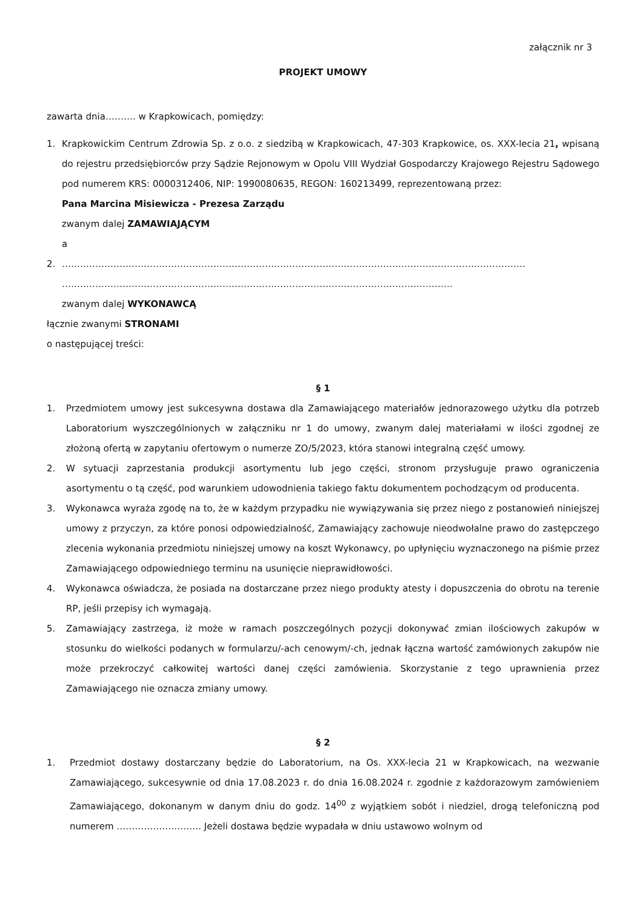załącznik nr 3
PROJEKT UMOWY
zawarta dnia………. w Krapkowicach, pomiędzy:
1. Krapkowickim Centrum Zdrowia Sp. z o.o. z siedzibą w Krapkowicach, 47-303 Krapkowice, os. XXX-lecia 21, wpisaną do rejestru przedsiębiorców przy Sądzie Rejonowym w Opolu VIII Wydział Gospodarczy Krajowego Rejestru Sądowego pod numerem KRS: 0000312406, NIP: 1990080635, REGON: 160213499, reprezentowaną przez:
Pana Marcina Misiewicza - Prezesa Zarządu
zwanym dalej ZAMAWIAJĄCYM
a
2. ………………………………………………………………………………………………………………………………………
…………………………………………………………………………………………………………………
zwanym dalej WYKONAWCĄ
łącznie zwanymi STRONAMI
o następującej treści:
§ 1
1. Przedmiotem umowy jest sukcesywna dostawa dla Zamawiającego materiałów jednorazowego użytku dla potrzeb Laboratorium wyszczególnionych w załączniku nr 1 do umowy, zwanym dalej materiałami w ilości zgodnej ze złożoną ofertą w zapytaniu ofertowym o numerze ZO/5/2023, która stanowi integralną część umowy.
2. W sytuacji zaprzestania produkcji asortymentu lub jego części, stronom przysługuje prawo ograniczenia asortymentu o tą część, pod warunkiem udowodnienia takiego faktu dokumentem pochodzącym od producenta.
3. Wykonawca wyraża zgodę na to, że w każdym przypadku nie wywiązywania się przez niego z postanowień niniejszej umowy z przyczyn, za które ponosi odpowiedzialność, Zamawiający zachowuje nieodwołalne prawo do zastępczego zlecenia wykonania przedmiotu niniejszej umowy na koszt Wykonawcy, po upłynięciu wyznaczonego na piśmie przez Zamawiającego odpowiedniego terminu na usunięcie nieprawidłowości.
4. Wykonawca oświadcza, że posiada na dostarczane przez niego produkty atesty i dopuszczenia do obrotu na terenie RP, jeśli przepisy ich wymagają.
5. Zamawiający zastrzega, iż może w ramach poszczególnych pozycji dokonywać zmian ilościowych zakupów w stosunku do wielkości podanych w formularzu/-ach cenowym/-ch, jednak łączna wartość zamówionych zakupów nie może przekroczyć całkowitej wartości danej części zamówienia. Skorzystanie z tego uprawnienia przez Zamawiającego nie oznacza zmiany umowy.
§ 2
1. Przedmiot dostawy dostarczany będzie do Laboratorium, na Os. XXX-lecia 21 w Krapkowicach, na wezwanie Zamawiającego, sukcesywnie od dnia 17.08.2023 r. do dnia 16.08.2024 r. zgodnie z każdorazowym zamówieniem Zamawiającego, dokonanym w danym dniu do godz. 14<sup>00</sup> z wyjątkiem sobót i niedziel, drogą telefoniczną pod numerem ………………………. Jeżeli dostawa będzie wypadała w dniu ustawowo wolnym od